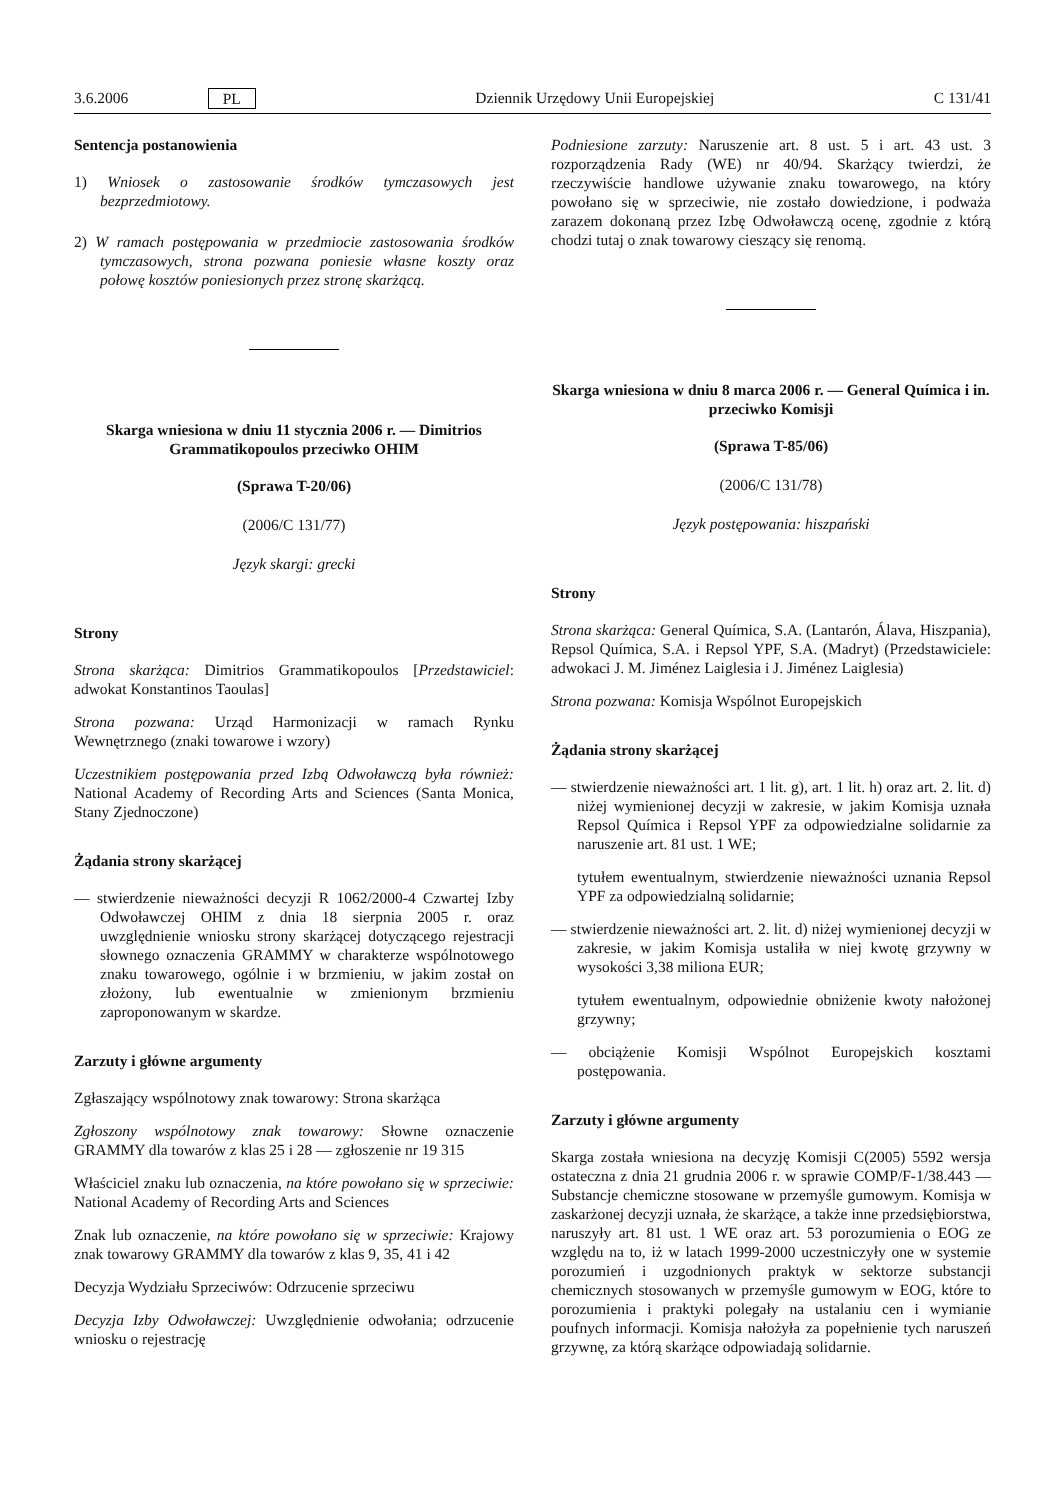3.6.2006 PL Dziennik Urzędowy Unii Europejskiej C 131/41
Sentencja postanowienia
1) Wniosek o zastosowanie środków tymczasowych jest bezprzedmiotowy.
2) W ramach postępowania w przedmiocie zastosowania środków tymczasowych, strona pozwana poniesie własne koszty oraz połowę kosztów poniesionych przez stronę skarżącą.
Skarga wniesiona w dniu 11 stycznia 2006 r. — Dimitrios Grammatikopoulos przeciwko OHIM
(Sprawa T-20/06)
(2006/C 131/77)
Język skargi: grecki
Strony
Strona skarżąca: Dimitrios Grammatikopoulos [Przedstawiciel: adwokat Konstantinos Taoulas]
Strona pozwana: Urząd Harmonizacji w ramach Rynku Wewnętrznego (znaki towarowe i wzory)
Uczestnikiem postępowania przed Izbą Odwoławczą była również: National Academy of Recording Arts and Sciences (Santa Monica, Stany Zjednoczone)
Żądania strony skarżącej
— stwierdzenie nieważności decyzji R 1062/2000-4 Czwartej Izby Odwoławczej OHIM z dnia 18 sierpnia 2005 r. oraz uwzględnienie wniosku strony skarżącej dotyczącego rejestracji słownego oznaczenia GRAMMY w charakterze wspólnotowego znaku towarowego, ogólnie i w brzmieniu, w jakim został on złożony, lub ewentualnie w zmienionym brzmieniu zaproponowanym w skardze.
Zarzuty i główne argumenty
Zgłaszający wspólnotowy znak towarowy: Strona skarżąca
Zgłoszony wspólnotowy znak towarowy: Słowne oznaczenie GRAMMY dla towarów z klas 25 i 28 — zgłoszenie nr 19 315
Właściciel znaku lub oznaczenia, na które powołano się w sprzeciwie: National Academy of Recording Arts and Sciences
Znak lub oznaczenie, na które powołano się w sprzeciwie: Krajowy znak towarowy GRAMMY dla towarów z klas 9, 35, 41 i 42
Decyzja Wydziału Sprzeciwów: Odrzucenie sprzeciwu
Decyzja Izby Odwoławczej: Uwzględnienie odwołania; odrzucenie wniosku o rejestrację
Podniesione zarzuty: Naruszenie art. 8 ust. 5 i art. 43 ust. 3 rozporządzenia Rady (WE) nr 40/94. Skarżący twierdzi, że rzeczywiście handlowe używanie znaku towarowego, na który powołano się w sprzeciwie, nie zostało dowiedzione, i podważa zarazem dokonaną przez Izbę Odwoławczą ocenę, zgodnie z którą chodzi tutaj o znak towarowy cieszący się renomą.
Skarga wniesiona w dniu 8 marca 2006 r. — General Química i in. przeciwko Komisji
(Sprawa T-85/06)
(2006/C 131/78)
Język postępowania: hiszpański
Strony
Strona skarżąca: General Química, S.A. (Lantarón, Álava, Hiszpania), Repsol Química, S.A. i Repsol YPF, S.A. (Madryt) (Przedstawiciele: adwokaci J. M. Jiménez Laiglesia i J. Jiménez Laiglesia)
Strona pozwana: Komisja Wspólnot Europejskich
Żądania strony skarżącej
— stwierdzenie nieważności art. 1 lit. g), art. 1 lit. h) oraz art. 2. lit. d) niżej wymienionej decyzji w zakresie, w jakim Komisja uznała Repsol Química i Repsol YPF za odpowiedzialne solidarnie za naruszenie art. 81 ust. 1 WE;
tytułem ewentualnym, stwierdzenie nieważności uznania Repsol YPF za odpowiedzialną solidarnie;
— stwierdzenie nieważności art. 2. lit. d) niżej wymienionej decyzji w zakresie, w jakim Komisja ustaliła w niej kwotę grzywny w wysokości 3,38 miliona EUR;
tytułem ewentualnym, odpowiednie obniżenie kwoty nałożonej grzywny;
— obciążenie Komisji Wspólnot Europejskich kosztami postępowania.
Zarzuty i główne argumenty
Skarga została wniesiona na decyzję Komisji C(2005) 5592 wersja ostateczna z dnia 21 grudnia 2006 r. w sprawie COMP/F-1/38.443 — Substancje chemiczne stosowane w przemyśle gumowym. Komisja w zaskarżonej decyzji uznała, że skarżące, a także inne przedsiębiorstwa, naruszyły art. 81 ust. 1 WE oraz art. 53 porozumienia o EOG ze względu na to, iż w latach 1999-2000 uczestniczyły one w systemie porozumień i uzgodnionych praktyk w sektorze substancji chemicznych stosowanych w przemyśle gumowym w EOG, które to porozumienia i praktyki polegały na ustalaniu cen i wymianie poufnych informacji. Komisja nałożyła za popełnienie tych naruszeń grzywnę, za którą skarżące odpowiadają solidarnie.